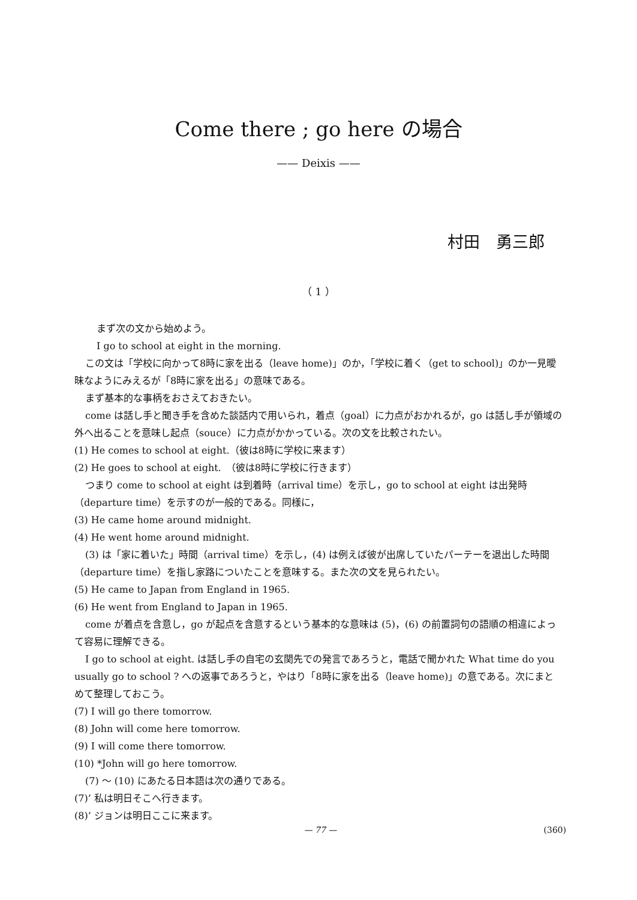Come there ; go here の場合
—— Deixis ——
村田　勇三郎
（ 1 ）
まず次の文から始めよう。
I go to school at eight in the morning.
この文は「学校に向かって8時に家を出る（leave home)」のか，「学校に着く（get to school)」のか一見曖昧なようにみえるが「8時に家を出る」の意味である。
まず基本的な事柄をおさえておきたい。
come は話し手と聞き手を含めた談話内で用いられ，着点（goal）に力点がおかれるが，go は話し手が領域の外へ出ることを意味し起点（souce）に力点がかかっている。次の文を比較されたい。
(1) He comes to school at eight.（彼は8時に学校に来ます）
(2) He goes to school at eight.　（彼は8時に学校に行きます）
つまり come to school at eight は到着時（arrival time）を示し，go to school at eight は出発時（departure time）を示すのが一般的である。同様に，
(3) He came home around midnight.
(4) He went home around midnight.
(3) は「家に着いた」時間（arrival time）を示し，(4) は例えば彼が出席していたパーテーを退出した時間（departure time）を指し家路についたことを意味する。また次の文を見られたい。
(5) He came to Japan from England in 1965.
(6) He went from England to Japan in 1965.
come が着点を含意し，go が起点を含意するという基本的な意味は (5)，(6) の前置詞句の語順の相違によって容易に理解できる。
I go to school at eight. は話し手の自宅の玄関先での発言であろうと，電話で聞かれた What time do you usually go to school ? への返事であろうと，やはり「8時に家を出る（leave home)」の意である。次にまとめて整理しておこう。
(7) I will go there tomorrow.
(8) John will come here tomorrow.
(9) I will come there tomorrow.
(10) *John will go here tomorrow.
(7) ～ (10) にあたる日本語は次の通りである。
(7)’ 私は明日そこへ行きます。
(8)’ ジョンは明日ここに来ます。
— 77 —
(360)